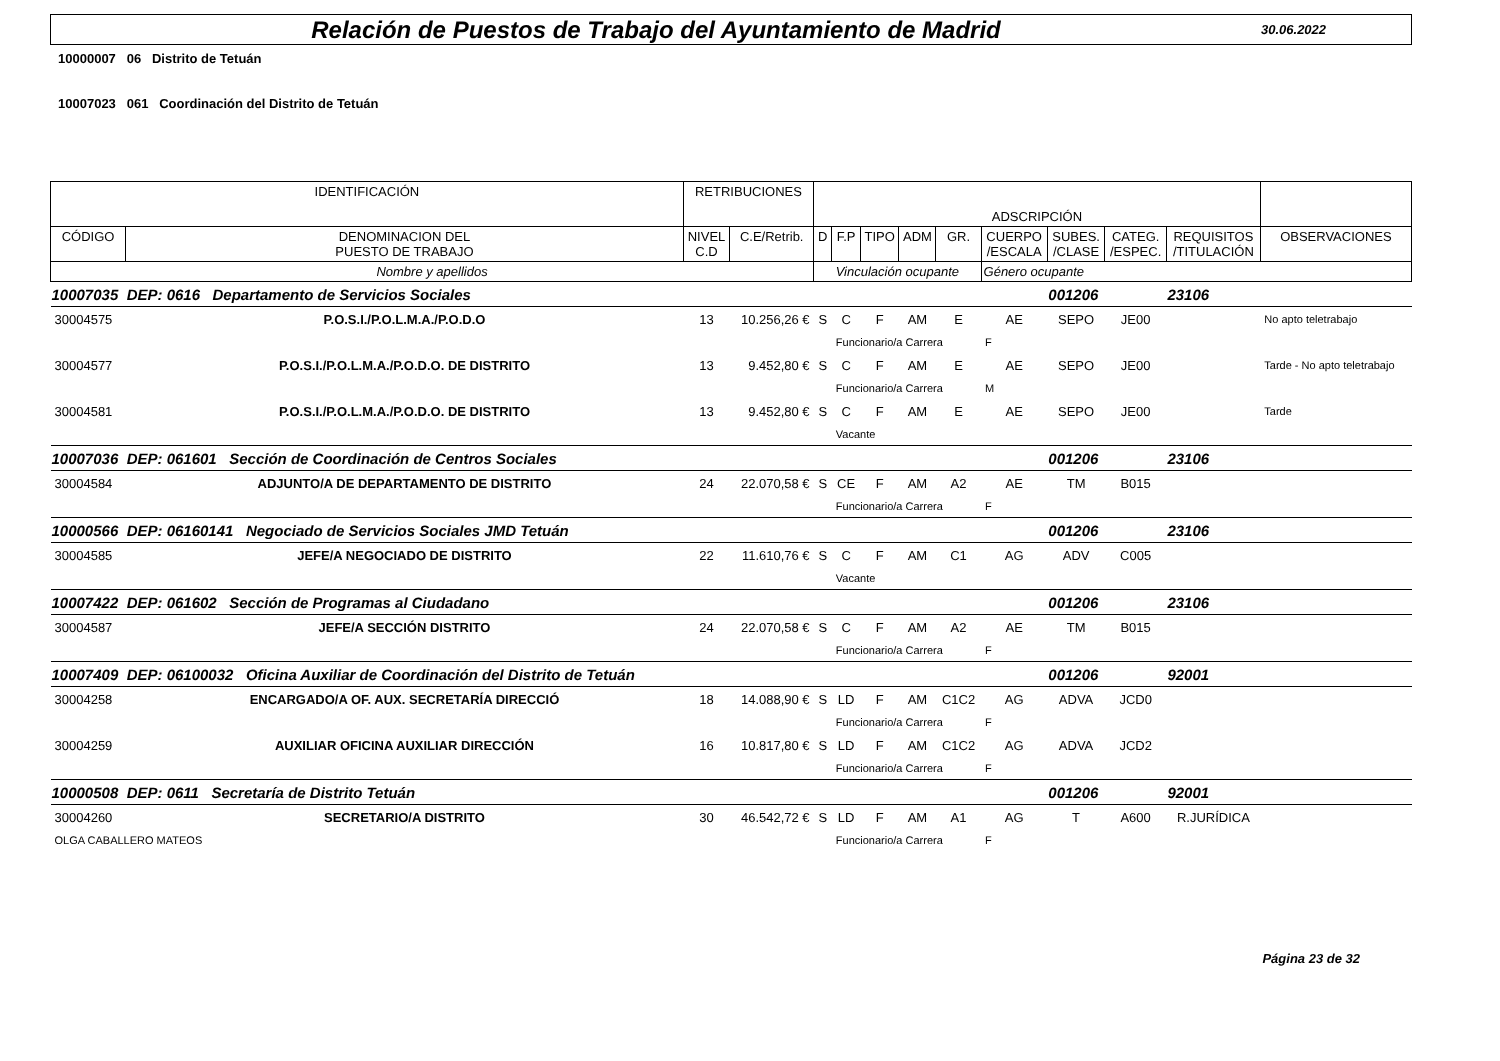Relación de Puestos de Trabajo del Ayuntamiento de Madrid
30.06.2022
10000007 06 Distrito de Tetuán
10007023 061 Coordinación del Distrito de Tetuán
| IDENTIFICACIÓN | | RETRIBUCIONES | | ADSCRIPCIÓN | | | | | | | | | |
| CÓDIGO | DENOMINACION DEL PUESTO DE TRABAJO | NIVEL C.D | C.E/Retrib. | D | F.P | TIPO | ADM | GR. | CUERPO /ESCALA | SUBES. /CLASE | CATEG. /ESPEC. | REQUISITOS /TITULACIÓN | OBSERVACIONES |
| Nombre y apellidos | | | | Vinculación ocupante | | | | | Género ocupante | | | | |
| 10007035 | DEP: 0616 Departamento de Servicios Sociales | | | | | | | | | 001206 | | 23106 | |
| 30004575 | P.O.S.I./P.O.L.M.A./P.O.D.O | 13 | 10.256,26 € | S | C | F | AM | E | AE | SEPO | JE00 | | No apto teletrabajo |
| | | | | | Funcionario/a Carrera | | | | F | | | | |
| 30004577 | P.O.S.I./P.O.L.M.A./P.O.D.O. DE DISTRITO | 13 | 9.452,80 € | S | C | F | AM | E | AE | SEPO | JE00 | | Tarde - No apto teletrabajo |
| | | | | | Funcionario/a Carrera | | | | M | | | | |
| 30004581 | P.O.S.I./P.O.L.M.A./P.O.D.O. DE DISTRITO | 13 | 9.452,80 € | S | C | F | AM | E | AE | SEPO | JE00 | | Tarde |
| | | | | | Vacante | | | | | | | | |
| 10007036 | DEP: 061601 Sección de Coordinación de Centros Sociales | | | | | | | | | 001206 | | 23106 | |
| 30004584 | ADJUNTO/A DE DEPARTAMENTO DE DISTRITO | 24 | 22.070,58 € | S | CE | F | AM | A2 | AE | TM | B015 | | |
| | | | | | Funcionario/a Carrera | | | | F | | | | |
| 10000566 | DEP: 06160141 Negociado de Servicios Sociales JMD Tetuán | | | | | | | | | 001206 | | 23106 | |
| 30004585 | JEFE/A NEGOCIADO DE DISTRITO | 22 | 11.610,76 € | S | C | F | AM | C1 | AG | ADV | C005 | | |
| | | | | | Vacante | | | | | | | | |
| 10007422 | DEP: 061602 Sección de Programas al Ciudadano | | | | | | | | | 001206 | | 23106 | |
| 30004587 | JEFE/A SECCIÓN DISTRITO | 24 | 22.070,58 € | S | C | F | AM | A2 | AE | TM | B015 | | |
| | | | | | Funcionario/a Carrera | | | | F | | | | |
| 10007409 | DEP: 06100032 Oficina Auxiliar de Coordinación del Distrito de Tetuán | | | | | | | | | 001206 | | 92001 | |
| 30004258 | ENCARGADO/A OF. AUX. SECRETARÍA DIRECCIÓ | 18 | 14.088,90 € | S | LD | F | AM | C1C2 | AG | ADVA | JCD0 | | |
| | | | | | Funcionario/a Carrera | | | | F | | | | |
| 30004259 | AUXILIAR OFICINA AUXILIAR DIRECCIÓN | 16 | 10.817,80 € | S | LD | F | AM | C1C2 | AG | ADVA | JCD2 | | |
| | | | | | Funcionario/a Carrera | | | | F | | | | |
| 10000508 | DEP: 0611 Secretaría de Distrito Tetuán | | | | | | | | | 001206 | | 92001 | |
| 30004260 | SECRETARIO/A DISTRITO | 30 | 46.542,72 € | S | LD | F | AM | A1 | AG | T | A600 | R.JURÍDICA | |
| OLGA CABALLERO MATEOS | | | | | Funcionario/a Carrera | | | | F | | | | |
Página 23 de 32